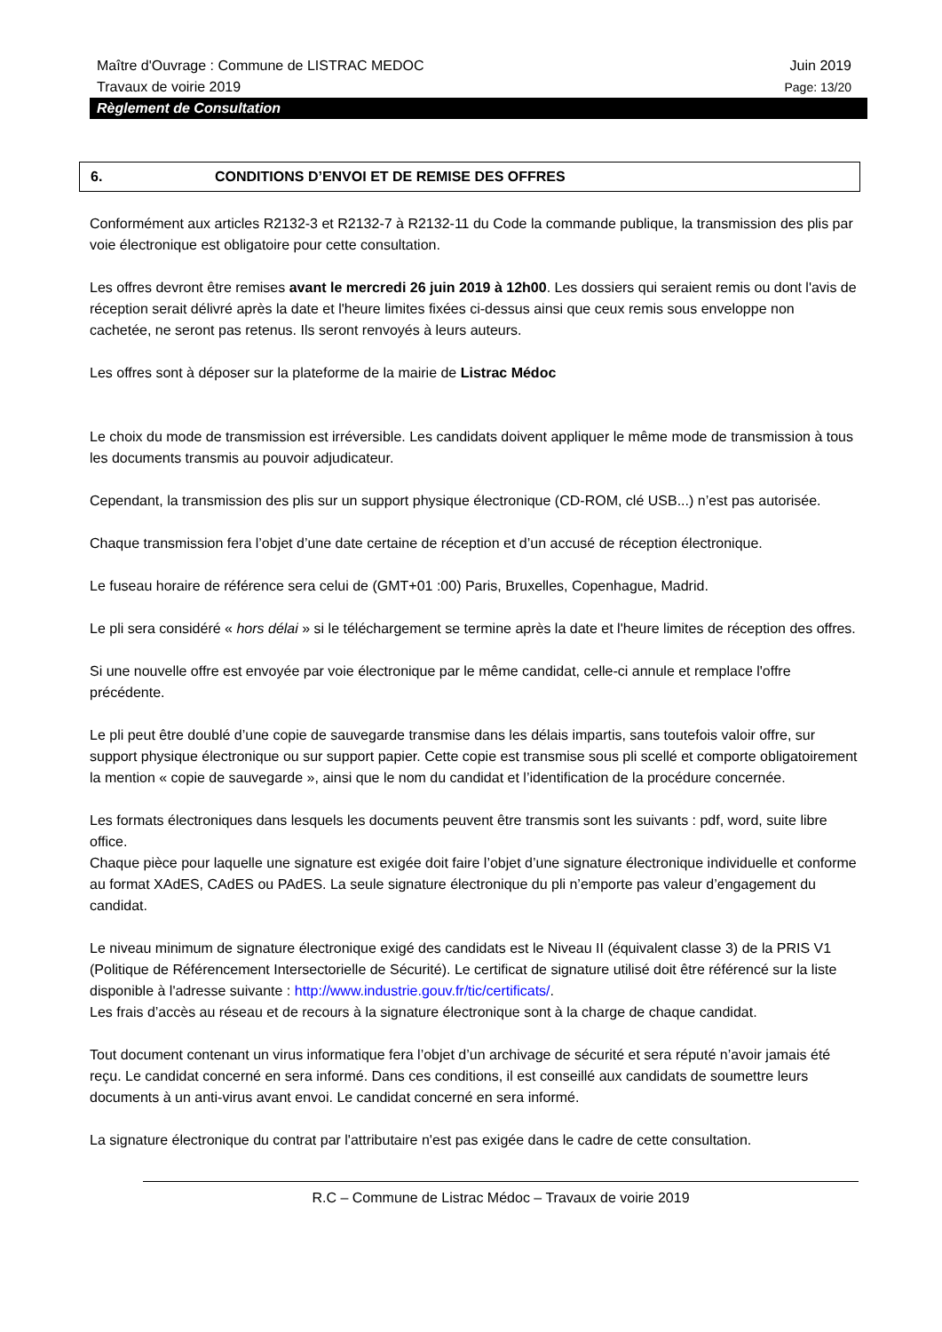Maître d'Ouvrage : Commune de LISTRAC MEDOC Juin 2019
Travaux de voirie 2019 Page: 13/20
Règlement de Consultation
6. CONDITIONS D’ENVOI ET DE REMISE DES OFFRES
Conformément aux articles R2132-3 et R2132-7 à R2132-11 du Code la commande publique, la transmission des plis par voie électronique est obligatoire pour cette consultation.
Les offres devront être remises avant le mercredi 26 juin 2019 à 12h00. Les dossiers qui seraient remis ou dont l'avis de réception serait délivré après la date et l'heure limites fixées ci-dessus ainsi que ceux remis sous enveloppe non cachetée, ne seront pas retenus. Ils seront renvoyés à leurs auteurs.
Les offres sont à déposer sur la plateforme de la mairie de Listrac Médoc
Le choix du mode de transmission est irréversible. Les candidats doivent appliquer le même mode de transmission à tous les documents transmis au pouvoir adjudicateur.
Cependant, la transmission des plis sur un support physique électronique (CD-ROM, clé USB...) n’est pas autorisée.
Chaque transmission fera l’objet d’une date certaine de réception et d’un accusé de réception électronique.
Le fuseau horaire de référence sera celui de (GMT+01 :00) Paris, Bruxelles, Copenhague, Madrid.
Le pli sera considéré « hors délai » si le téléchargement se termine après la date et l'heure limites de réception des offres.
Si une nouvelle offre est envoyée par voie électronique par le même candidat, celle-ci annule et remplace l'offre précédente.
Le pli peut être doublé d’une copie de sauvegarde transmise dans les délais impartis, sans toutefois valoir offre, sur support physique électronique ou sur support papier. Cette copie est transmise sous pli scellé et comporte obligatoirement la mention « copie de sauvegarde », ainsi que le nom du candidat et l’identification de la procédure concernée.
Les formats électroniques dans lesquels les documents peuvent être transmis sont les suivants : pdf, word, suite libre office.
Chaque pièce pour laquelle une signature est exigée doit faire l’objet d’une signature électronique individuelle et conforme au format XAdES, CAdES ou PAdES. La seule signature électronique du pli n’emporte pas valeur d’engagement du candidat.
Le niveau minimum de signature électronique exigé des candidats est le Niveau II (équivalent classe 3) de la PRIS V1 (Politique de Référencement Intersectorielle de Sécurité). Le certificat de signature utilisé doit être référencé sur la liste disponible à l'adresse suivante : http://www.industrie.gouv.fr/tic/certificats/.
Les frais d’accès au réseau et de recours à la signature électronique sont à la charge de chaque candidat.
Tout document contenant un virus informatique fera l’objet d’un archivage de sécurité et sera réputé n’avoir jamais été reçu. Le candidat concerné en sera informé. Dans ces conditions, il est conseillé aux candidats de soumettre leurs documents à un anti-virus avant envoi. Le candidat concerné en sera informé.
La signature électronique du contrat par l'attributaire n'est pas exigée dans le cadre de cette consultation.
R.C – Commune de Listrac Médoc – Travaux de voirie 2019